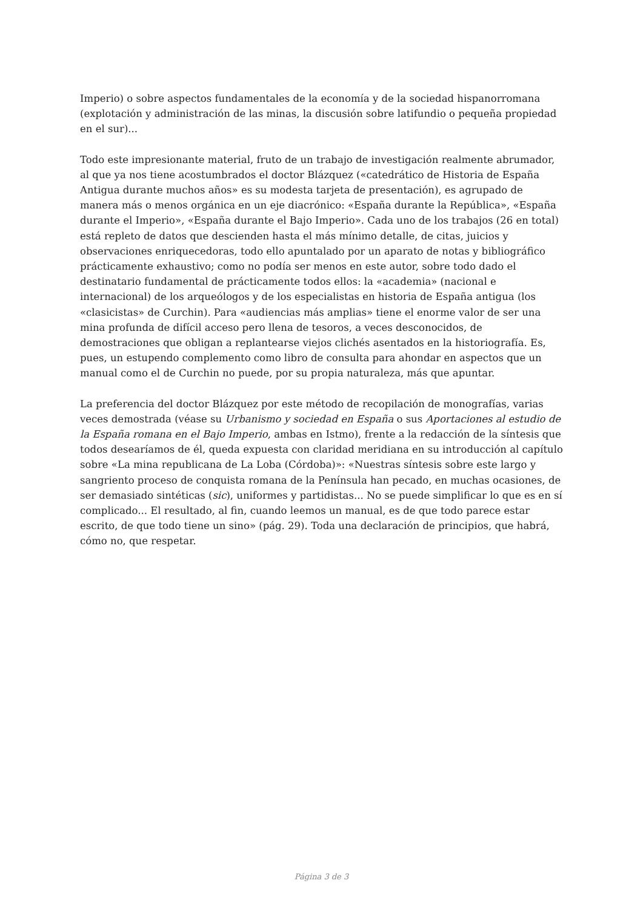Imperio) o sobre aspectos fundamentales de la economía y de la sociedad hispanorromana (explotación y administración de las minas, la discusión sobre latifundio o pequeña propiedad en el sur)...
Todo este impresionante material, fruto de un trabajo de investigación realmente abrumador, al que ya nos tiene acostumbrados el doctor Blázquez («catedrático de Historia de España Antigua durante muchos años» es su modesta tarjeta de presentación), es agrupado de manera más o menos orgánica en un eje diacrónico: «España durante la República», «España durante el Imperio», «España durante el Bajo Imperio». Cada uno de los trabajos (26 en total) está repleto de datos que descienden hasta el más mínimo detalle, de citas, juicios y observaciones enriquecedoras, todo ello apuntalado por un aparato de notas y bibliográfico prácticamente exhaustivo; como no podía ser menos en este autor, sobre todo dado el destinatario fundamental de prácticamente todos ellos: la «academia» (nacional e internacional) de los arqueólogos y de los especialistas en historia de España antigua (los «clasicistas» de Curchin). Para «audiencias más amplias» tiene el enorme valor de ser una mina profunda de difícil acceso pero llena de tesoros, a veces desconocidos, de demostraciones que obligan a replantearse viejos clichés asentados en la historiografía. Es, pues, un estupendo complemento como libro de consulta para ahondar en aspectos que un manual como el de Curchin no puede, por su propia naturaleza, más que apuntar.
La preferencia del doctor Blázquez por este método de recopilación de monografías, varias veces demostrada (véase su Urbanismo y sociedad en España o sus Aportaciones al estudio de la España romana en el Bajo Imperio, ambas en Istmo), frente a la redacción de la síntesis que todos desearíamos de él, queda expuesta con claridad meridiana en su introducción al capítulo sobre «La mina republicana de La Loba (Córdoba)»: «Nuestras síntesis sobre este largo y sangriento proceso de conquista romana de la Península han pecado, en muchas ocasiones, de ser demasiado sintéticas (sic), uniformes y partidistas... No se puede simplificar lo que es en sí complicado... El resultado, al fin, cuando leemos un manual, es de que todo parece estar escrito, de que todo tiene un sino» (pág. 29). Toda una declaración de principios, que habrá, cómo no, que respetar.
Página 3 de 3